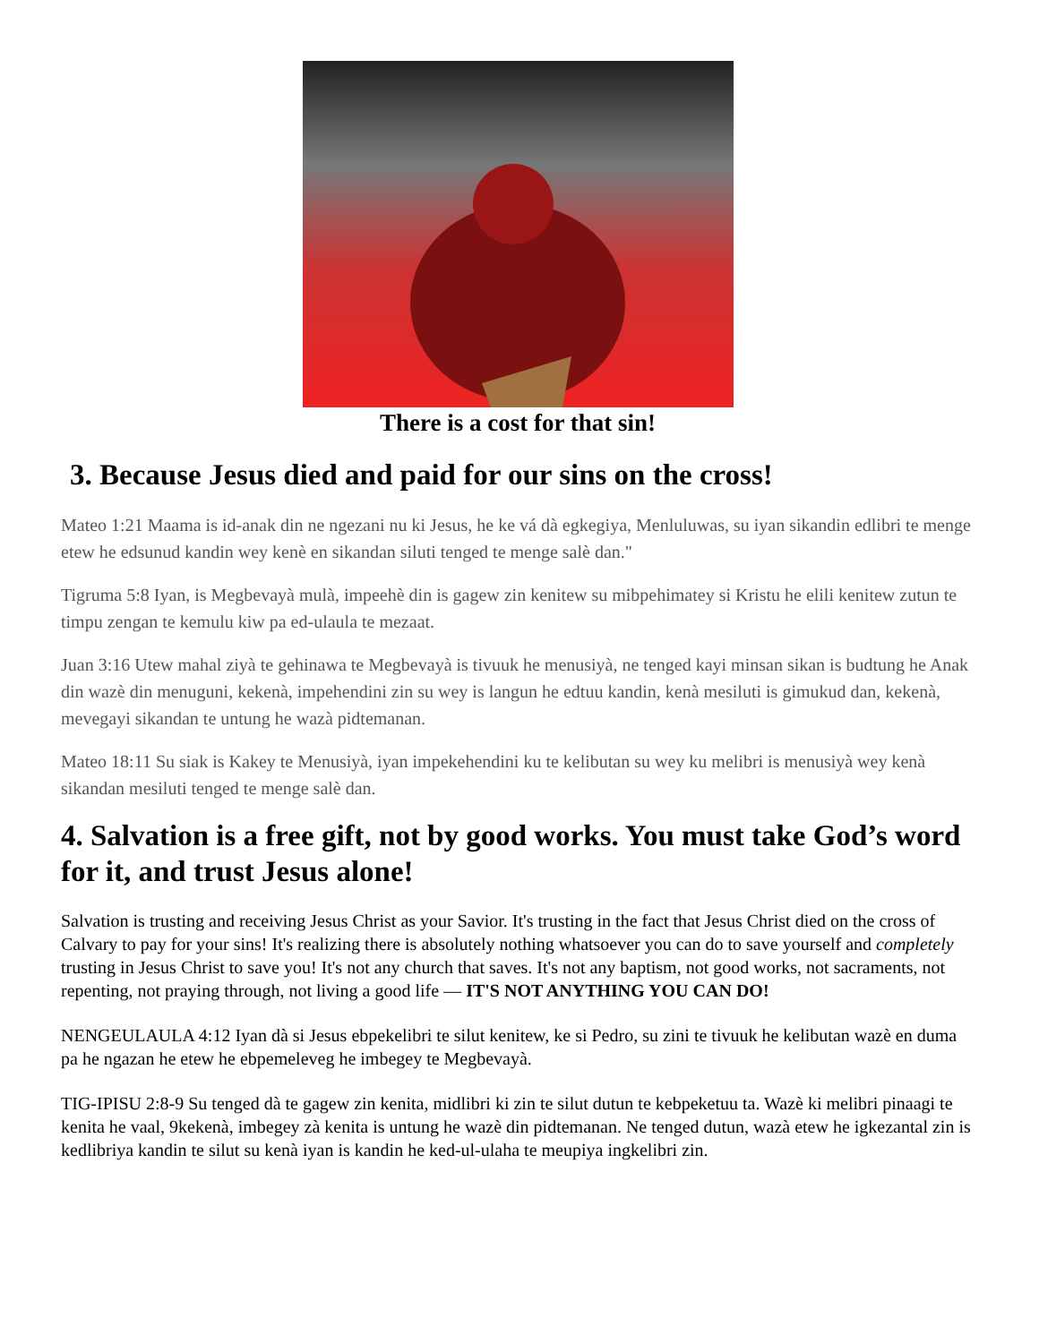There is a cost for that sin!
3. Because Jesus died and paid for our sins on the cross!
Mateo 1:21 Maama is id-anak din ne ngezani nu ki Jesus, he ke vá dà egkegiya, Menluluwas, su iyan sikandin edlibri te menge etew he edsunud kandin wey kenè en sikandan siluti tenged te menge salè dan."
Tigruma 5:8 Iyan, is Megbevayà mulà, impeehè din is gagew zin kenitew su mibpehimatey si Kristu he elili kenitew zutun te timpu zengan te kemulu kiw pa ed-ulaula te mezaat.
Juan 3:16 Utew mahal ziyà te gehinawa te Megbevayà is tivuuk he menusiyà, ne tenged kayi minsan sikan is budtung he Anak din wazè din menuguni, kekenà, impehendini zin su wey is langun he edtuu kandin, kenà mesiluti is gimukud dan, kekenà, mevegayi sikandan te untung he wazà pidtemanan.
Mateo 18:11 Su siak is Kakey te Menusiyà, iyan impekehendini ku te kelibutan su wey ku melibri is menusiyà wey kenà sikandan mesiluti tenged te menge salè dan.
4. Salvation is a free gift, not by good works. You must take God’s word for it, and trust Jesus alone!
Salvation is trusting and receiving Jesus Christ as your Savior. It's trusting in the fact that Jesus Christ died on the cross of Calvary to pay for your sins! It's realizing there is absolutely nothing whatsoever you can do to save yourself and completely trusting in Jesus Christ to save you! It's not any church that saves. It's not any baptism, not good works, not sacraments, not repenting, not praying through, not living a good life — IT'S NOT ANYTHING YOU CAN DO!
NENGEULAULA 4:12 Iyan dà si Jesus ebpekelibri te silut kenitew, ke si Pedro, su zini te tivuuk he kelibutan wazè en duma pa he ngazan he etew he ebpemeleveg he imbegey te Megbevayà.
TIG-IPISU 2:8-9 Su tenged dà te gagew zin kenita, midlibri ki zin te silut dutun te kebpeketuu ta. Wazè ki melibri pinaagi te kenita he vaal, 9kekenà, imbegey zà kenita is untung he wazè din pidtemanan. Ne tenged dutun, wazà etew he igkezantal zin is kedlibriya kandin te silut su kenà iyan is kandin he ked-ul-ulaha te meupiya ingkelibri zin.